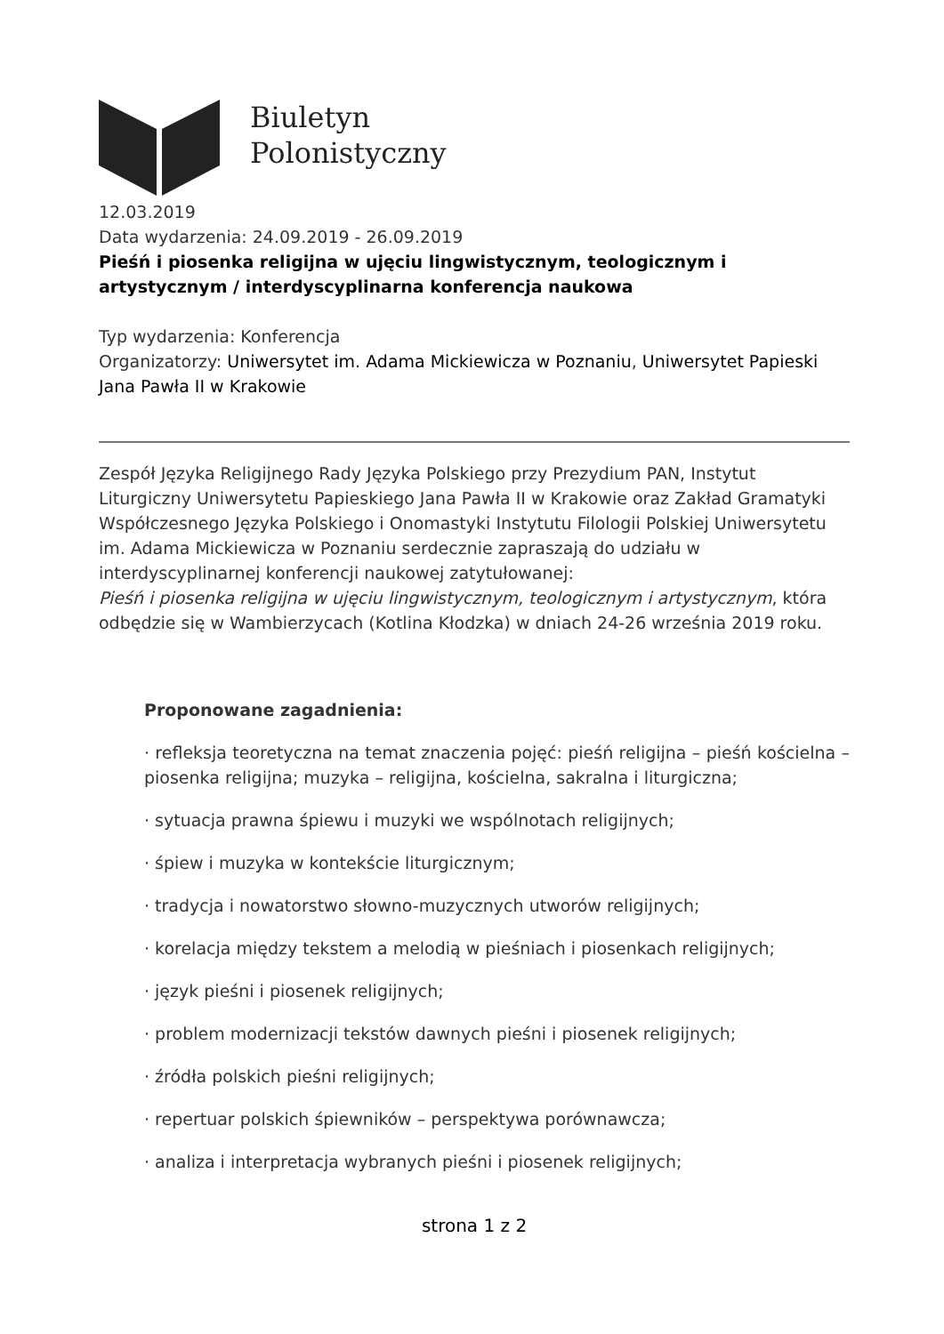Biuletyn
Polonistyczny
12.03.2019
Data wydarzenia: 24.09.2019 - 26.09.2019
Pieśń i piosenka religijna w ujęciu lingwistycznym, teologicznym i artystycznym / interdyscyplinarna konferencja naukowa
Typ wydarzenia: Konferencja
Organizatorzy: Uniwersytet im. Adama Mickiewicza w Poznaniu, Uniwersytet Papieski Jana Pawła II w Krakowie
Zespół Języka Religijnego Rady Języka Polskiego przy Prezydium PAN, Instytut Liturgiczny Uniwersytetu Papieskiego Jana Pawła II w Krakowie oraz Zakład Gramatyki Współczesnego Języka Polskiego i Onomastyki Instytutu Filologii Polskiej Uniwersytetu im. Adama Mickiewicza w Poznaniu serdecznie zapraszają do udziału w interdyscyplinarnej konferencji naukowej zatytułowanej:
Pieśń i piosenka religijna w ujęciu lingwistycznym, teologicznym i artystycznym, która odbędzie się w Wambierzycach (Kotlina Kłodzka) w dniach 24-26 września 2019 roku.
Proponowane zagadnienia:
· refleksja teoretyczna na temat znaczenia pojęć: pieśń religijna – pieśń kościelna – piosenka religijna; muzyka – religijna, kościelna, sakralna i liturgiczna;
· sytuacja prawna śpiewu i muzyki we wspólnotach religijnych;
· śpiew i muzyka w kontekście liturgicznym;
· tradycja i nowatorstwo słowno-muzycznych utworów religijnych;
· korelacja między tekstem a melodią w pieśniach i piosenkach religijnych;
· język pieśni i piosenek religijnych;
· problem modernizacji tekstów dawnych pieśni i piosenek religijnych;
· źródła polskich pieśni religijnych;
· repertuar polskich śpiewników – perspektywa porównawcza;
· analiza i interpretacja wybranych pieśni i piosenek religijnych;
strona 1 z 2